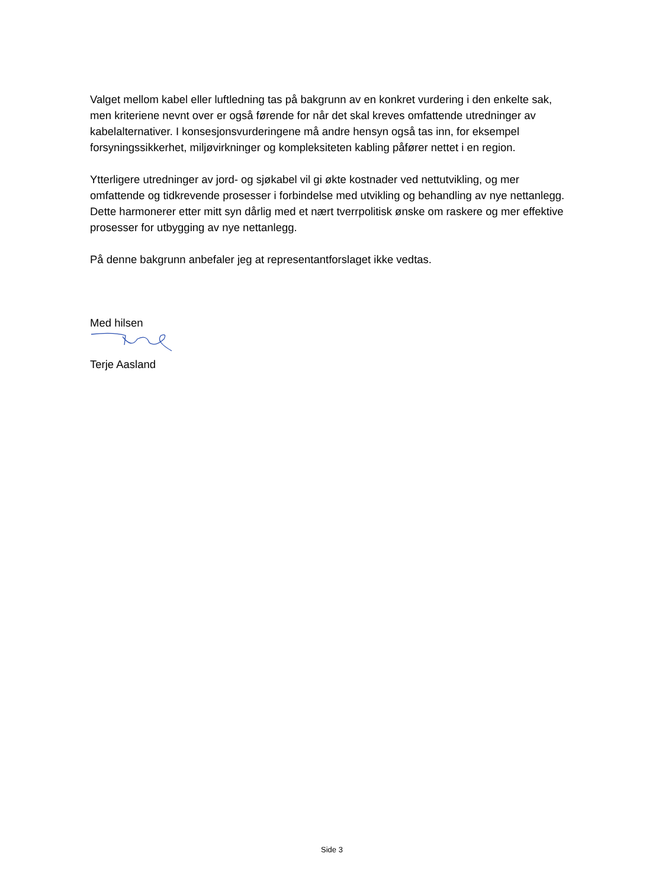Valget mellom kabel eller luftledning tas på bakgrunn av en konkret vurdering i den enkelte sak, men kriteriene nevnt over er også førende for når det skal kreves omfattende utredninger av kabelalternativer. I konsesjonsvurderingene må andre hensyn også tas inn, for eksempel forsyningssikkerhet, miljøvirkninger og kompleksiteten kabling påfører nettet i en region.
Ytterligere utredninger av jord- og sjøkabel vil gi økte kostnader ved nettutvikling, og mer omfattende og tidkrevende prosesser i forbindelse med utvikling og behandling av nye nettanlegg. Dette harmonerer etter mitt syn dårlig med et nært tverrpolitisk ønske om raskere og mer effektive prosesser for utbygging av nye nettanlegg.
På denne bakgrunn anbefaler jeg at representantforslaget ikke vedtas.
Med hilsen
Terje Aasland
Side 3